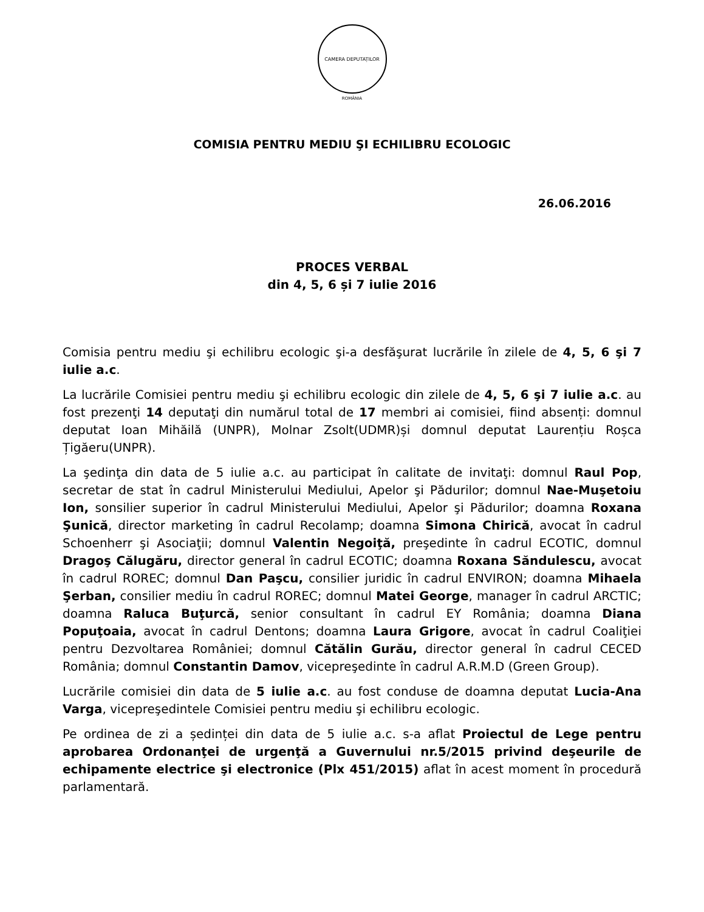CAMERA DEPUTAȚILOR
ROMÂNIA
COMISIA PENTRU MEDIU ŞI ECHILIBRU ECOLOGIC
26.06.2016
PROCES VERBAL
din 4, 5, 6 și 7 iulie 2016
Comisia pentru mediu şi echilibru ecologic şi-a desfăşurat lucrările în zilele de 4, 5, 6 şi 7 iulie a.c.
La lucrările Comisiei pentru mediu şi echilibru ecologic din zilele de 4, 5, 6 şi 7 iulie a.c. au fost prezenţi 14 deputaţi din numărul total de 17 membri ai comisiei, fiind absenți: domnul deputat Ioan Mihăilă (UNPR), Molnar Zsolt(UDMR)și domnul deputat Laurențiu Roșca Țigăeru(UNPR).
La şedinţa din data de 5 iulie a.c. au participat în calitate de invitaţi: domnul Raul Pop, secretar de stat în cadrul Ministerului Mediului, Apelor şi Pădurilor; domnul Nae-Muşetoiu Ion, sonsilier superior în cadrul Ministerului Mediului, Apelor şi Pădurilor; doamna Roxana Şunică, director marketing în cadrul Recolamp; doamna Simona Chirică, avocat în cadrul Schoenherr şi Asociaţii; domnul Valentin Negoiţă, preşedinte în cadrul ECOTIC, domnul Dragoş Călugăru, director general în cadrul ECOTIC; doamna Roxana Săndulescu, avocat în cadrul ROREC; domnul Dan Paşcu, consilier juridic în cadrul ENVIRON; doamna Mihaela Şerban, consilier mediu în cadrul ROREC; domnul Matei George, manager în cadrul ARCTIC; doamna Raluca Buţurcă, senior consultant în cadrul EY România; doamna Diana Popuţoaia, avocat în cadrul Dentons; doamna Laura Grigore, avocat în cadrul Coaliţiei pentru Dezvoltarea României; domnul Cătălin Gurău, director general în cadrul CECED România; domnul Constantin Damov, vicepreşedinte în cadrul A.R.M.D (Green Group).
Lucrările comisiei din data de 5 iulie a.c. au fost conduse de doamna deputat Lucia-Ana Varga, vicepreşedintele Comisiei pentru mediu şi echilibru ecologic.
Pe ordinea de zi a ședinței din data de 5 iulie a.c. s-a aflat Proiectul de Lege pentru aprobarea Ordonanţei de urgenţă a Guvernului nr.5/2015 privind deşeurile de echipamente electrice şi electronice (Plx 451/2015) aflat în acest moment în procedură parlamentară.